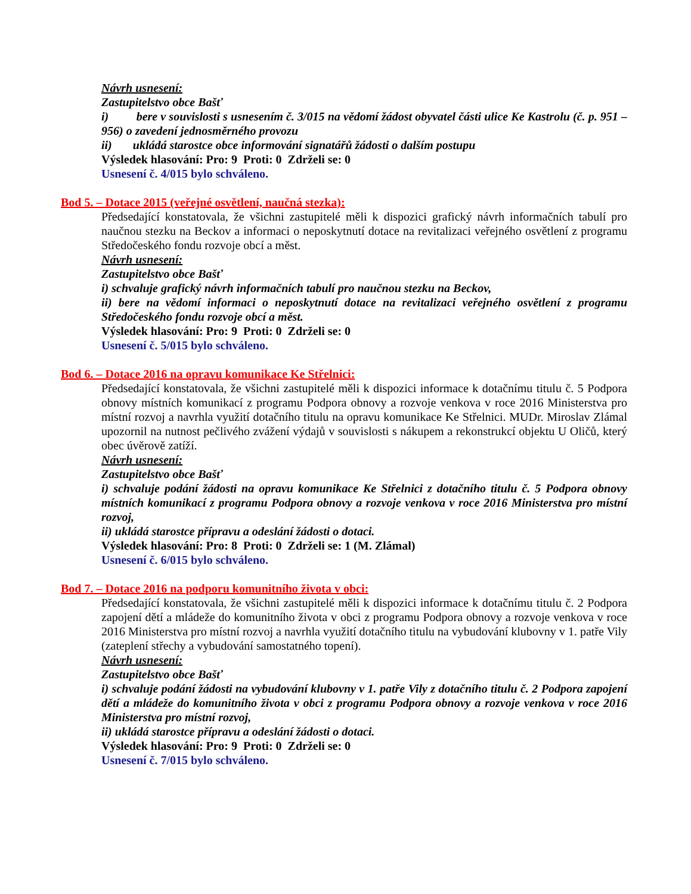Návrh usnesení:
Zastupitelstvo obce Bašť
i) bere v souvislosti s usnesením č. 3/015 na vědomí žádost obyvatel části ulice Ke Kastrolu (č. p. 951 – 956) o zavedení jednosměrného provozu
ii) ukládá starostce obce informování signatářů žádosti o dalším postupu
Výsledek hlasování: Pro: 9 Proti: 0 Zdrželi se: 0
Usnesení č. 4/015 bylo schváleno.
Bod 5. – Dotace 2015 (veřejné osvětlení, naučná stezka):
Předsedající konstatovala, že všichni zastupitelé měli k dispozici grafický návrh informačních tabulí pro naučnou stezku na Beckov a informaci o neposkytnutí dotace na revitalizaci veřejného osvětlení z programu Středočeského fondu rozvoje obcí a měst.
Návrh usnesení:
Zastupitelstvo obce Bašť
i) schvaluje grafický návrh informačních tabulí pro naučnou stezku na Beckov,
ii) bere na vědomí informaci o neposkytnutí dotace na revitalizaci veřejného osvětlení z programu Středočeského fondu rozvoje obcí a měst.
Výsledek hlasování: Pro: 9 Proti: 0 Zdrželi se: 0
Usnesení č. 5/015 bylo schváleno.
Bod 6. – Dotace 2016 na opravu komunikace Ke Střelnici:
Předsedající konstatovala, že všichni zastupitelé měli k dispozici informace k dotačnímu titulu č. 5 Podpora obnovy místních komunikací z programu Podpora obnovy a rozvoje venkova v roce 2016 Ministerstva pro místní rozvoj a navrhla využití dotačního titulu na opravu komunikace Ke Střelnici. MUDr. Miroslav Zlámal upozornil na nutnost pečlivého zvážení výdajů v souvislosti s nákupem a rekonstrukcí objektu U Oličů, který obec úvěrově zatíží.
Návrh usnesení:
Zastupitelstvo obce Bašť
i) schvaluje podání žádosti na opravu komunikace Ke Střelnici z dotačního titulu č. 5 Podpora obnovy místních komunikací z programu Podpora obnovy a rozvoje venkova v roce 2016 Ministerstva pro místní rozvoj,
ii) ukládá starostce přípravu a odeslání žádosti o dotaci.
Výsledek hlasování: Pro: 8 Proti: 0 Zdrželi se: 1 (M. Zlámal)
Usnesení č. 6/015 bylo schváleno.
Bod 7. – Dotace 2016 na podporu komunitního života v obci:
Předsedající konstatovala, že všichni zastupitelé měli k dispozici informace k dotačnímu titulu č. 2 Podpora zapojení dětí a mládeže do komunitního života v obci z programu Podpora obnovy a rozvoje venkova v roce 2016 Ministerstva pro místní rozvoj a navrhla využití dotačního titulu na vybudování klubovny v 1. patře Vily (zateplení střechy a vybudování samostatného topení).
Návrh usnesení:
Zastupitelstvo obce Bašť
i) schvaluje podání žádosti na vybudování klubovny v 1. patře Vily z dotačního titulu č. 2 Podpora zapojení dětí a mládeže do komunitního života v obci z programu Podpora obnovy a rozvoje venkova v roce 2016 Ministerstva pro místní rozvoj,
ii) ukládá starostce přípravu a odeslání žádosti o dotaci.
Výsledek hlasování: Pro: 9 Proti: 0 Zdrželi se: 0
Usnesení č. 7/015 bylo schváleno.